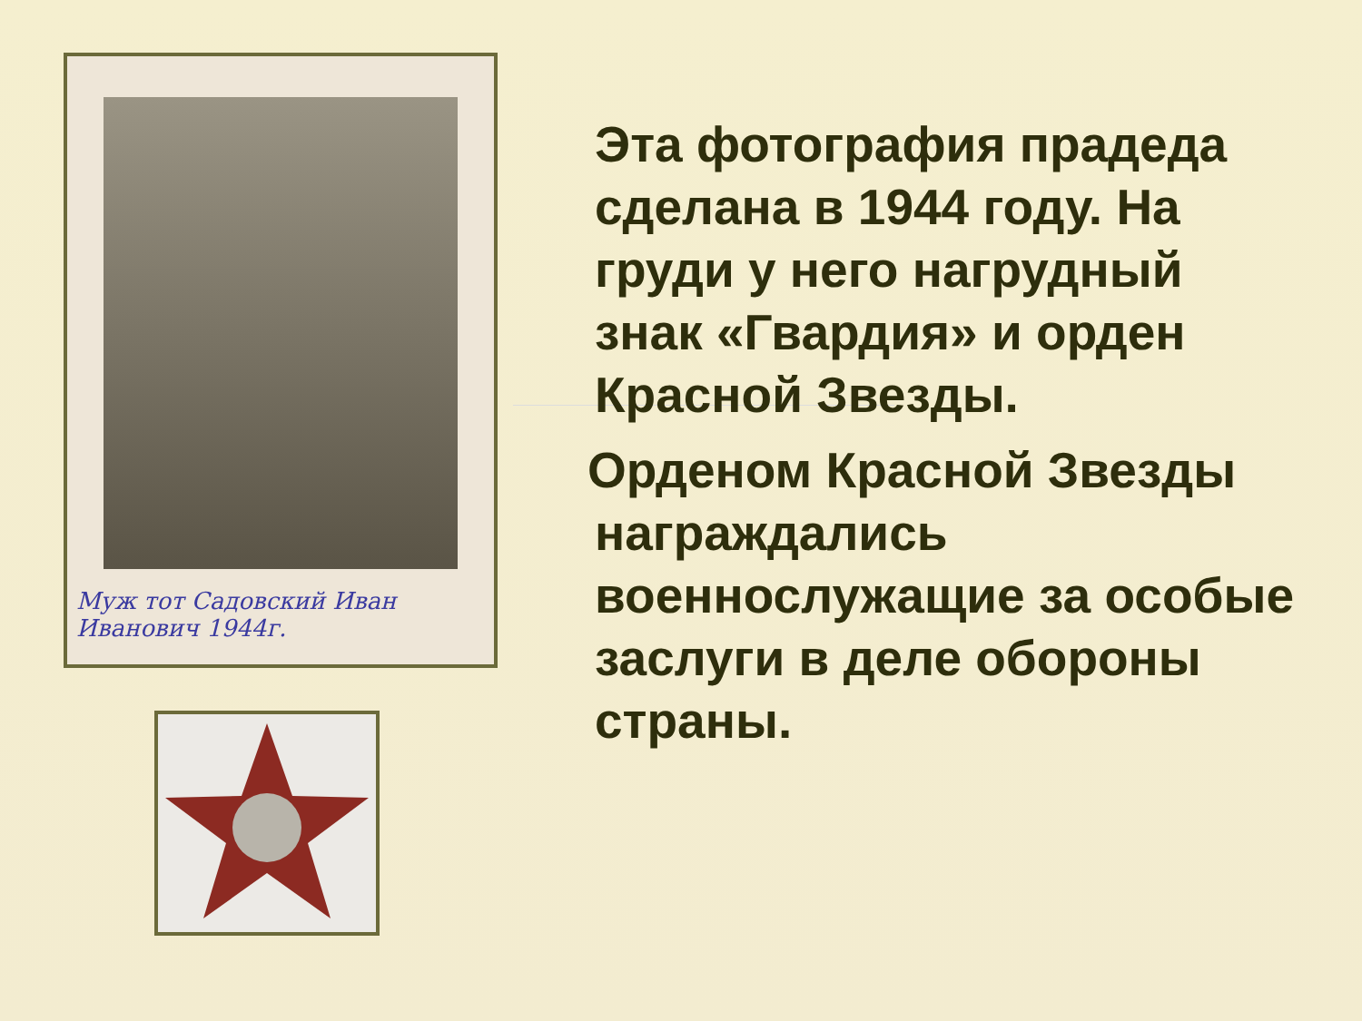Муж тот Садовский Иван Иванович 1944г.
Эта фотография прадеда сделана в 1944 году. На груди у него нагрудный знак «Гвардия» и орден Красной Звезды.
Орденом Красной Звезды
награждались военнослужащие за особые заслуги в деле обороны страны.